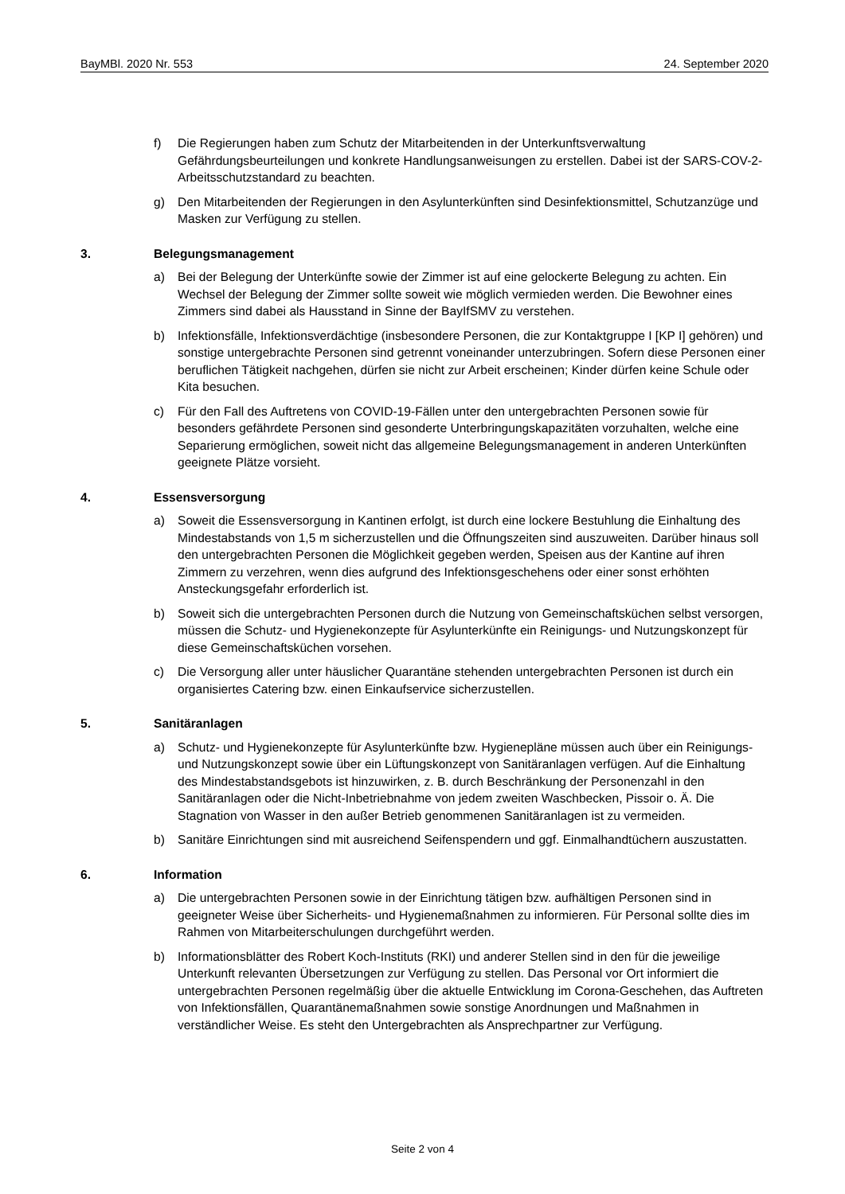BayMBl. 2020 Nr. 553 24. September 2020
f) Die Regierungen haben zum Schutz der Mitarbeitenden in der Unterkunftsverwaltung Gefährdungsbeurteilungen und konkrete Handlungsanweisungen zu erstellen. Dabei ist der SARS-COV-2-Arbeitsschutzstandard zu beachten.
g) Den Mitarbeitenden der Regierungen in den Asylunterkünften sind Desinfektionsmittel, Schutzanzüge und Masken zur Verfügung zu stellen.
3. Belegungsmanagement
a) Bei der Belegung der Unterkünfte sowie der Zimmer ist auf eine gelockerte Belegung zu achten. Ein Wechsel der Belegung der Zimmer sollte soweit wie möglich vermieden werden. Die Bewohner eines Zimmers sind dabei als Hausstand in Sinne der BayIfSMV zu verstehen.
b) Infektionsfälle, Infektionsverdächtige (insbesondere Personen, die zur Kontaktgruppe I [KP I] gehören) und sonstige untergebrachte Personen sind getrennt voneinander unterzubringen. Sofern diese Personen einer beruflichen Tätigkeit nachgehen, dürfen sie nicht zur Arbeit erscheinen; Kinder dürfen keine Schule oder Kita besuchen.
c) Für den Fall des Auftretens von COVID-19-Fällen unter den untergebrachten Personen sowie für besonders gefährdete Personen sind gesonderte Unterbringungskapazitäten vorzuhalten, welche eine Separierung ermöglichen, soweit nicht das allgemeine Belegungsmanagement in anderen Unterkünften geeignete Plätze vorsieht.
4. Essensversorgung
a) Soweit die Essensversorgung in Kantinen erfolgt, ist durch eine lockere Bestuhlung die Einhaltung des Mindestabstands von 1,5 m sicherzustellen und die Öffnungszeiten sind auszuweiten. Darüber hinaus soll den untergebrachten Personen die Möglichkeit gegeben werden, Speisen aus der Kantine auf ihren Zimmern zu verzehren, wenn dies aufgrund des Infektionsgeschehens oder einer sonst erhöhten Ansteckungsgefahr erforderlich ist.
b) Soweit sich die untergebrachten Personen durch die Nutzung von Gemeinschaftsküchen selbst versorgen, müssen die Schutz- und Hygienekonzepte für Asylunterkünfte ein Reinigungs- und Nutzungskonzept für diese Gemeinschaftsküchen vorsehen.
c) Die Versorgung aller unter häuslicher Quarantäne stehenden untergebrachten Personen ist durch ein organisiertes Catering bzw. einen Einkaufservice sicherzustellen.
5. Sanitäranlagen
a) Schutz- und Hygienekonzepte für Asylunterkünfte bzw. Hygienepläne müssen auch über ein Reinigungs- und Nutzungskonzept sowie über ein Lüftungskonzept von Sanitäranlagen verfügen. Auf die Einhaltung des Mindestabstandsgebots ist hinzuwirken, z. B. durch Beschränkung der Personenzahl in den Sanitäranlagen oder die Nicht-Inbetriebnahme von jedem zweiten Waschbecken, Pissoir o. Ä. Die Stagnation von Wasser in den außer Betrieb genommenen Sanitäranlagen ist zu vermeiden.
b) Sanitäre Einrichtungen sind mit ausreichend Seifenspendern und ggf. Einmalhandtüchern auszustatten.
6. Information
a) Die untergebrachten Personen sowie in der Einrichtung tätigen bzw. aufhältigen Personen sind in geeigneter Weise über Sicherheits- und Hygienemaßnahmen zu informieren. Für Personal sollte dies im Rahmen von Mitarbeiterschulungen durchgeführt werden.
b) Informationsblätter des Robert Koch-Instituts (RKI) und anderer Stellen sind in den für die jeweilige Unterkunft relevanten Übersetzungen zur Verfügung zu stellen. Das Personal vor Ort informiert die untergebrachten Personen regelmäßig über die aktuelle Entwicklung im Corona-Geschehen, das Auftreten von Infektionsfällen, Quarantänemaßnahmen sowie sonstige Anordnungen und Maßnahmen in verständlicher Weise. Es steht den Untergebrachten als Ansprechpartner zur Verfügung.
Seite 2 von 4